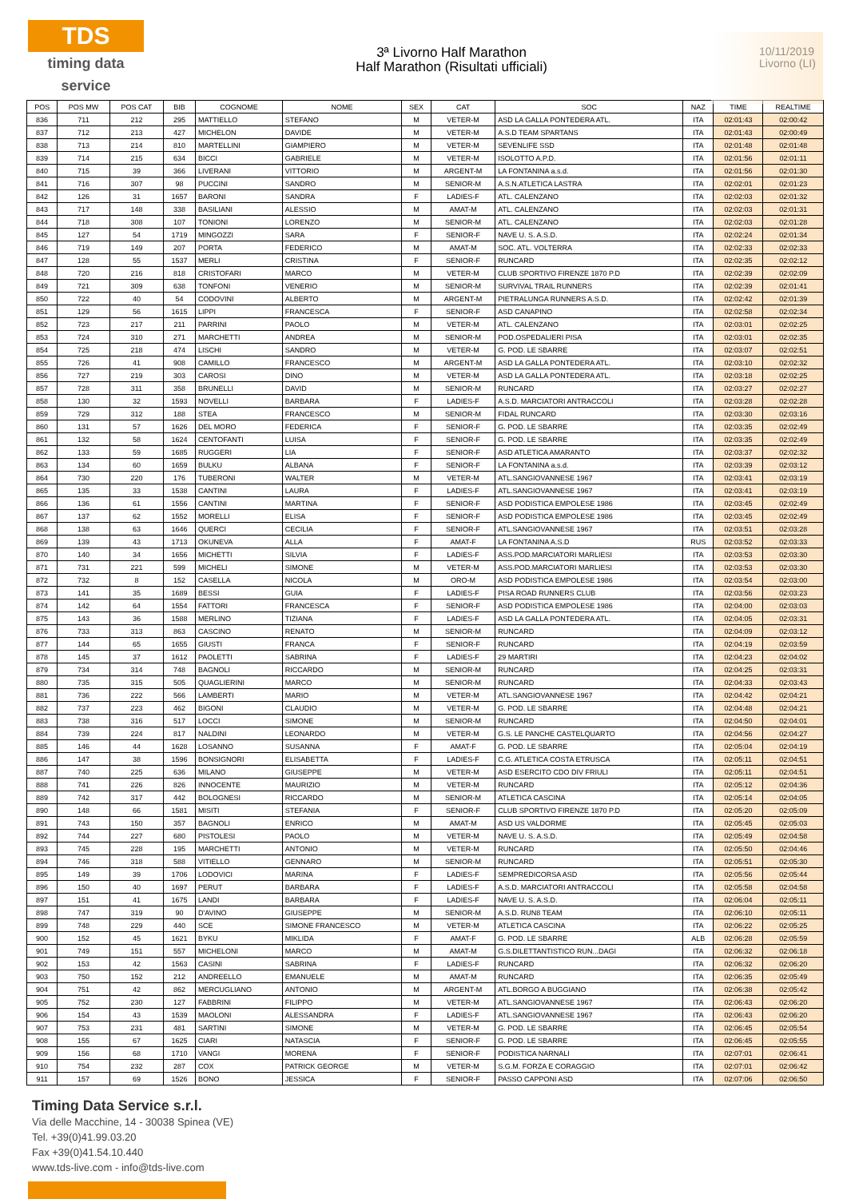TDS
timing data service
3ª Livorno Half Marathon
Half Marathon (Risultati ufficiali)
10/11/2019
Livorno (LI)
| POS | POS MW | POS CAT | BIB | COGNOME | NOME | SEX | CAT | SOC | NAZ | TIME | REALTIME |
| --- | --- | --- | --- | --- | --- | --- | --- | --- | --- | --- | --- |
| 836 | 711 | 212 | 295 | MATTIELLO | STEFANO | M | VETER-M | ASD LA GALLA PONTEDERA ATL. | ITA | 02:01:43 | 02:00:42 |
| 837 | 712 | 213 | 427 | MICHELON | DAVIDE | M | VETER-M | A.S.D TEAM SPARTANS | ITA | 02:01:43 | 02:00:49 |
| 838 | 713 | 214 | 810 | MARTELLINI | GIAMPIERO | M | VETER-M | SEVENLIFE SSD | ITA | 02:01:48 | 02:01:48 |
| 839 | 714 | 215 | 634 | BICCI | GABRIELE | M | VETER-M | ISOLOTTO A.P.D. | ITA | 02:01:56 | 02:01:11 |
| 840 | 715 | 39 | 366 | LIVERANI | VITTORIO | M | ARGENT-M | LA FONTANINA a.s.d. | ITA | 02:01:56 | 02:01:30 |
| 841 | 716 | 307 | 98 | PUCCINI | SANDRO | M | SENIOR-M | A.S.N.ATLETICA LASTRA | ITA | 02:02:01 | 02:01:23 |
| 842 | 126 | 31 | 1657 | BARONI | SANDRA | F | LADIES-F | ATL. CALENZANO | ITA | 02:02:03 | 02:01:32 |
| 843 | 717 | 148 | 338 | BASILIANI | ALESSIO | M | AMAT-M | ATL. CALENZANO | ITA | 02:02:03 | 02:01:31 |
| 844 | 718 | 308 | 107 | TONIONI | LORENZO | M | SENIOR-M | ATL. CALENZANO | ITA | 02:02:03 | 02:01:28 |
| 845 | 127 | 54 | 1719 | MINGOZZI | SARA | F | SENIOR-F | NAVE U. S. A.S.D. | ITA | 02:02:24 | 02:01:34 |
| 846 | 719 | 149 | 207 | PORTA | FEDERICO | M | AMAT-M | SOC. ATL. VOLTERRA | ITA | 02:02:33 | 02:02:33 |
| 847 | 128 | 55 | 1537 | MERLI | CRISTINA | F | SENIOR-F | RUNCARD | ITA | 02:02:35 | 02:02:12 |
| 848 | 720 | 216 | 818 | CRISTOFARI | MARCO | M | VETER-M | CLUB SPORTIVO FIRENZE 1870 P.D | ITA | 02:02:39 | 02:02:09 |
| 849 | 721 | 309 | 638 | TONFONI | VENERIO | M | SENIOR-M | SURVIVAL TRAIL RUNNERS | ITA | 02:02:39 | 02:01:41 |
| 850 | 722 | 40 | 54 | CODOVINI | ALBERTO | M | ARGENT-M | PIETRALUNGA RUNNERS A.S.D. | ITA | 02:02:42 | 02:01:39 |
| 851 | 129 | 56 | 1615 | LIPPI | FRANCESCA | F | SENIOR-F | ASD CANAPINO | ITA | 02:02:58 | 02:02:34 |
| 852 | 723 | 217 | 211 | PARRINI | PAOLO | M | VETER-M | ATL. CALENZANO | ITA | 02:03:01 | 02:02:25 |
| 853 | 724 | 310 | 271 | MARCHETTI | ANDREA | M | SENIOR-M | POD.OSPEDALIERI PISA | ITA | 02:03:01 | 02:02:35 |
| 854 | 725 | 218 | 474 | LISCHI | SANDRO | M | VETER-M | G. POD. LE SBARRE | ITA | 02:03:07 | 02:02:51 |
| 855 | 726 | 41 | 908 | CAMILLO | FRANCESCO | M | ARGENT-M | ASD LA GALLA PONTEDERA ATL. | ITA | 02:03:10 | 02:02:32 |
| 856 | 727 | 219 | 303 | CAROSI | DINO | M | VETER-M | ASD LA GALLA PONTEDERA ATL. | ITA | 02:03:18 | 02:02:25 |
| 857 | 728 | 311 | 358 | BRUNELLI | DAVID | M | SENIOR-M | RUNCARD | ITA | 02:03:27 | 02:02:27 |
| 858 | 130 | 32 | 1593 | NOVELLI | BARBARA | F | LADIES-F | A.S.D. MARCIATORI ANTRACCOLI | ITA | 02:03:28 | 02:02:28 |
| 859 | 729 | 312 | 188 | STEA | FRANCESCO | M | SENIOR-M | FIDAL RUNCARD | ITA | 02:03:30 | 02:03:16 |
| 860 | 131 | 57 | 1626 | DEL MORO | FEDERICA | F | SENIOR-F | G. POD. LE SBARRE | ITA | 02:03:35 | 02:02:49 |
| 861 | 132 | 58 | 1624 | CENTOFANTI | LUISA | F | SENIOR-F | G. POD. LE SBARRE | ITA | 02:03:35 | 02:02:49 |
| 862 | 133 | 59 | 1685 | RUGGERI | LIA | F | SENIOR-F | ASD ATLETICA AMARANTO | ITA | 02:03:37 | 02:02:32 |
| 863 | 134 | 60 | 1659 | BULKU | ALBANA | F | SENIOR-F | LA FONTANINA a.s.d. | ITA | 02:03:39 | 02:03:12 |
| 864 | 730 | 220 | 176 | TUBERONI | WALTER | M | VETER-M | ATL.SANGIOVANNESE 1967 | ITA | 02:03:41 | 02:03:19 |
| 865 | 135 | 33 | 1538 | CANTINI | LAURA | F | LADIES-F | ATL.SANGIOVANNESE 1967 | ITA | 02:03:41 | 02:03:19 |
| 866 | 136 | 61 | 1556 | CANTINI | MARTINA | F | SENIOR-F | ASD PODISTICA EMPOLESE 1986 | ITA | 02:03:45 | 02:02:49 |
| 867 | 137 | 62 | 1552 | MORELLI | ELISA | F | SENIOR-F | ASD PODISTICA EMPOLESE 1986 | ITA | 02:03:45 | 02:02:49 |
| 868 | 138 | 63 | 1646 | QUERCI | CECILIA | F | SENIOR-F | ATL.SANGIOVANNESE 1967 | ITA | 02:03:51 | 02:03:28 |
| 869 | 139 | 43 | 1713 | OKUNEVA | ALLA | F | AMAT-F | LA FONTANINA A.S.D | RUS | 02:03:52 | 02:03:33 |
| 870 | 140 | 34 | 1656 | MICHETTI | SILVIA | F | LADIES-F | ASS.POD.MARCIATORI MARLIESI | ITA | 02:03:53 | 02:03:30 |
| 871 | 731 | 221 | 599 | MICHELI | SIMONE | M | VETER-M | ASS.POD.MARCIATORI MARLIESI | ITA | 02:03:53 | 02:03:30 |
| 872 | 732 | 8 | 152 | CASELLA | NICOLA | M | ORO-M | ASD PODISTICA EMPOLESE 1986 | ITA | 02:03:54 | 02:03:00 |
| 873 | 141 | 35 | 1689 | BESSI | GUIA | F | LADIES-F | PISA ROAD RUNNERS CLUB | ITA | 02:03:56 | 02:03:23 |
| 874 | 142 | 64 | 1554 | FATTORI | FRANCESCA | F | SENIOR-F | ASD PODISTICA EMPOLESE 1986 | ITA | 02:04:00 | 02:03:03 |
| 875 | 143 | 36 | 1588 | MERLINO | TIZIANA | F | LADIES-F | ASD LA GALLA PONTEDERA ATL. | ITA | 02:04:05 | 02:03:31 |
| 876 | 733 | 313 | 863 | CASCINO | RENATO | M | SENIOR-M | RUNCARD | ITA | 02:04:09 | 02:03:12 |
| 877 | 144 | 65 | 1655 | GIUSTI | FRANCA | F | SENIOR-F | RUNCARD | ITA | 02:04:19 | 02:03:59 |
| 878 | 145 | 37 | 1612 | PAOLETTI | SABRINA | F | LADIES-F | 29 MARTIRI | ITA | 02:04:23 | 02:04:02 |
| 879 | 734 | 314 | 748 | BAGNOLI | RICCARDO | M | SENIOR-M | RUNCARD | ITA | 02:04:25 | 02:03:31 |
| 880 | 735 | 315 | 505 | QUAGLIERINI | MARCO | M | SENIOR-M | RUNCARD | ITA | 02:04:33 | 02:03:43 |
| 881 | 736 | 222 | 566 | LAMBERTI | MARIO | M | VETER-M | ATL.SANGIOVANNESE 1967 | ITA | 02:04:42 | 02:04:21 |
| 882 | 737 | 223 | 462 | BIGONI | CLAUDIO | M | VETER-M | G. POD. LE SBARRE | ITA | 02:04:48 | 02:04:21 |
| 883 | 738 | 316 | 517 | LOCCI | SIMONE | M | SENIOR-M | RUNCARD | ITA | 02:04:50 | 02:04:01 |
| 884 | 739 | 224 | 817 | NALDINI | LEONARDO | M | VETER-M | G.S. LE PANCHE CASTELQUARTO | ITA | 02:04:56 | 02:04:27 |
| 885 | 146 | 44 | 1628 | LOSANNO | SUSANNA | F | AMAT-F | G. POD. LE SBARRE | ITA | 02:05:04 | 02:04:19 |
| 886 | 147 | 38 | 1596 | BONSIGNORI | ELISABETTA | F | LADIES-F | C.G. ATLETICA COSTA ETRUSCA | ITA | 02:05:11 | 02:04:51 |
| 887 | 740 | 225 | 636 | MILANO | GIUSEPPE | M | VETER-M | ASD ESERCITO CDO DIV FRIULI | ITA | 02:05:11 | 02:04:51 |
| 888 | 741 | 226 | 826 | INNOCENTE | MAURIZIO | M | VETER-M | RUNCARD | ITA | 02:05:12 | 02:04:36 |
| 889 | 742 | 317 | 442 | BOLOGNESI | RICCARDO | M | SENIOR-M | ATLETICA CASCINA | ITA | 02:05:14 | 02:04:05 |
| 890 | 148 | 66 | 1581 | MISITI | STEFANIA | F | SENIOR-F | CLUB SPORTIVO FIRENZE 1870 P.D | ITA | 02:05:20 | 02:05:09 |
| 891 | 743 | 150 | 357 | BAGNOLI | ENRICO | M | AMAT-M | ASD US VALDORME | ITA | 02:05:45 | 02:05:03 |
| 892 | 744 | 227 | 680 | PISTOLESI | PAOLO | M | VETER-M | NAVE U. S. A.S.D. | ITA | 02:05:49 | 02:04:58 |
| 893 | 745 | 228 | 195 | MARCHETTI | ANTONIO | M | VETER-M | RUNCARD | ITA | 02:05:50 | 02:04:46 |
| 894 | 746 | 318 | 588 | VITIELLO | GENNARO | M | SENIOR-M | RUNCARD | ITA | 02:05:51 | 02:05:30 |
| 895 | 149 | 39 | 1706 | LODOVICI | MARINA | F | LADIES-F | SEMPREDICORSA ASD | ITA | 02:05:56 | 02:05:44 |
| 896 | 150 | 40 | 1697 | PERUT | BARBARA | F | LADIES-F | A.S.D. MARCIATORI ANTRACCOLI | ITA | 02:05:58 | 02:04:58 |
| 897 | 151 | 41 | 1675 | LANDI | BARBARA | F | LADIES-F | NAVE U. S. A.S.D. | ITA | 02:06:04 | 02:05:11 |
| 898 | 747 | 319 | 90 | D'AVINO | GIUSEPPE | M | SENIOR-M | A.S.D. RUN8 TEAM | ITA | 02:06:10 | 02:05:11 |
| 899 | 748 | 229 | 440 | SCE | SIMONE FRANCESCO | M | VETER-M | ATLETICA CASCINA | ITA | 02:06:22 | 02:05:25 |
| 900 | 152 | 45 | 1621 | BYKU | MIKLIDA | F | AMAT-F | G. POD. LE SBARRE | ALB | 02:06:28 | 02:05:59 |
| 901 | 749 | 151 | 557 | MICHELONI | MARCO | M | AMAT-M | G.S.DILETTANTISTICO RUN...DAGI | ITA | 02:06:32 | 02:06:18 |
| 902 | 153 | 42 | 1563 | CASINI | SABRINA | F | LADIES-F | RUNCARD | ITA | 02:06:32 | 02:06:20 |
| 903 | 750 | 152 | 212 | ANDREELLO | EMANUELE | M | AMAT-M | RUNCARD | ITA | 02:06:35 | 02:05:49 |
| 904 | 751 | 42 | 862 | MERCUGLIANO | ANTONIO | M | ARGENT-M | ATL.BORGO A BUGGIANO | ITA | 02:06:38 | 02:05:42 |
| 905 | 752 | 230 | 127 | FABBRINI | FILIPPO | M | VETER-M | ATL.SANGIOVANNESE 1967 | ITA | 02:06:43 | 02:06:20 |
| 906 | 154 | 43 | 1539 | MAOLONI | ALESSANDRA | F | LADIES-F | ATL.SANGIOVANNESE 1967 | ITA | 02:06:43 | 02:06:20 |
| 907 | 753 | 231 | 481 | SARTINI | SIMONE | M | VETER-M | G. POD. LE SBARRE | ITA | 02:06:45 | 02:05:54 |
| 908 | 155 | 67 | 1625 | CIARI | NATASCIA | F | SENIOR-F | G. POD. LE SBARRE | ITA | 02:06:45 | 02:05:55 |
| 909 | 156 | 68 | 1710 | VANGI | MORENA | F | SENIOR-F | PODISTICA NARNALI | ITA | 02:07:01 | 02:06:41 |
| 910 | 754 | 232 | 287 | COX | PATRICK GEORGE | M | VETER-M | S.G.M. FORZA E CORAGGIO | ITA | 02:07:01 | 02:06:42 |
| 911 | 157 | 69 | 1526 | BONO | JESSICA | F | SENIOR-F | PASSO CAPPONI ASD | ITA | 02:07:06 | 02:06:50 |
Timing Data Service s.r.l.
Via delle Macchine, 14 - 30038 Spinea (VE)
Tel. +39(0)41.99.03.20
Fax +39(0)41.54.10.440
www.tds-live.com - info@tds-live.com